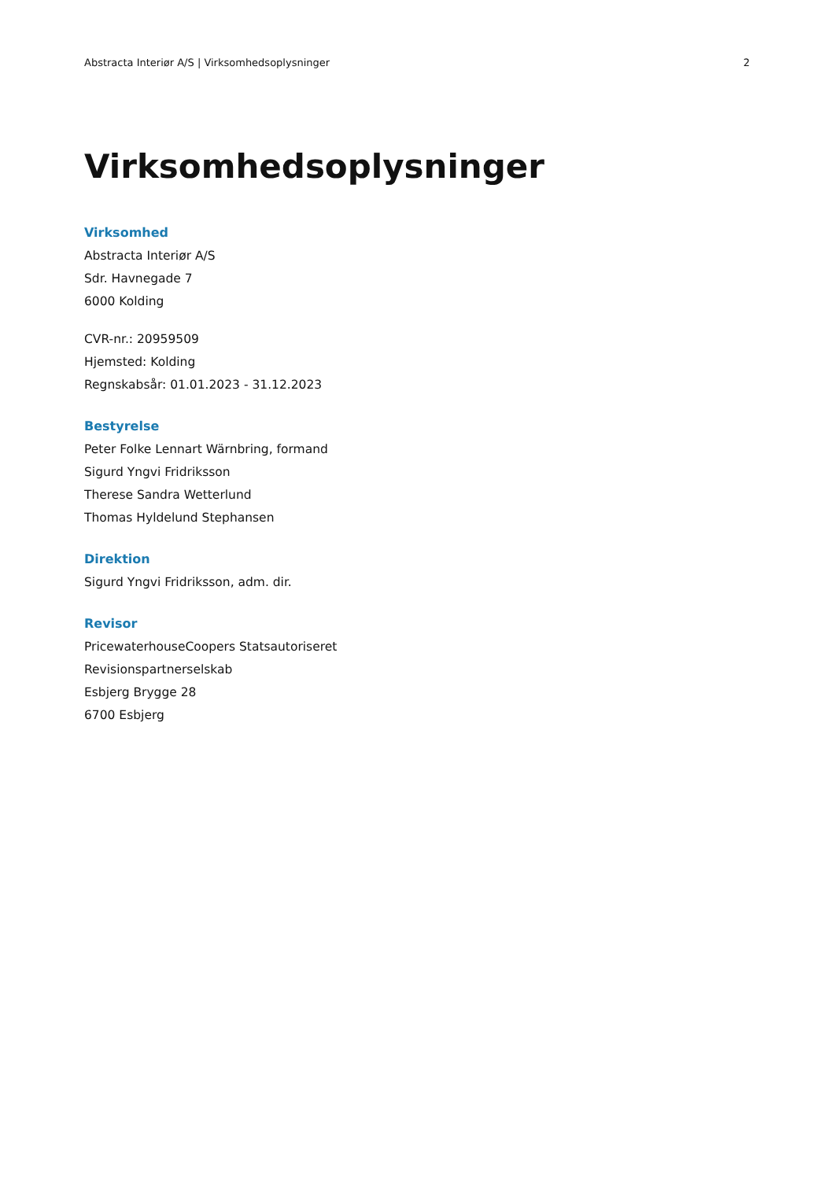Abstracta Interiør A/S | Virksomhedsoplysninger 2
Virksomhedsoplysninger
Virksomhed
Abstracta Interiør A/S
Sdr. Havnegade 7
6000 Kolding
CVR-nr.: 20959509
Hjemsted: Kolding
Regnskabsår: 01.01.2023 - 31.12.2023
Bestyrelse
Peter Folke Lennart Wärnbring, formand
Sigurd Yngvi Fridriksson
Therese Sandra Wetterlund
Thomas Hyldelund Stephansen
Direktion
Sigurd Yngvi Fridriksson, adm. dir.
Revisor
PricewaterhouseCoopers Statsautoriseret
Revisionspartnerselskab
Esbjerg Brygge 28
6700 Esbjerg